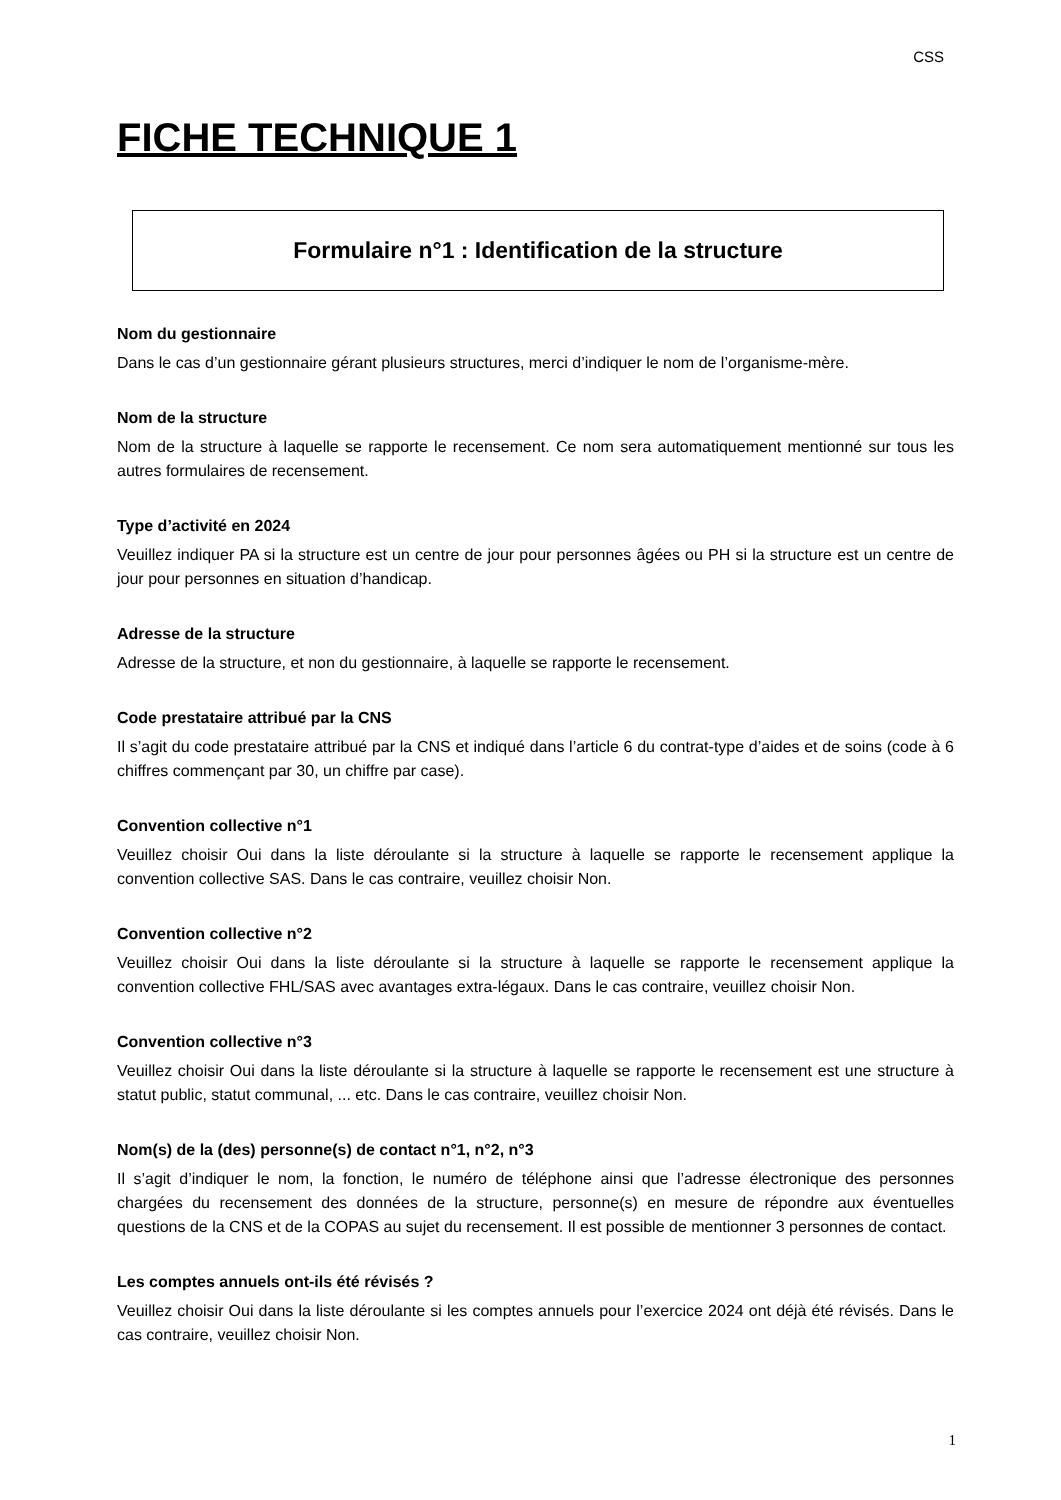CSS
FICHE TECHNIQUE 1
Formulaire n°1 : Identification de la structure
Nom du gestionnaire
Dans le cas d’un gestionnaire gérant plusieurs structures, merci d’indiquer le nom de l’organisme-mère.
Nom de la structure
Nom de la structure à laquelle se rapporte le recensement. Ce nom sera automatiquement mentionné sur tous les autres formulaires de recensement.
Type d’activité en 2024
Veuillez indiquer PA si la structure est un centre de jour pour personnes âgées ou PH si la structure est un centre de jour pour personnes en situation d’handicap.
Adresse de la structure
Adresse de la structure, et non du gestionnaire, à laquelle se rapporte le recensement.
Code prestataire attribué par la CNS
Il s’agit du code prestataire attribué par la CNS et indiqué dans l’article 6 du contrat-type d’aides et de soins (code à 6 chiffres commençant par 30, un chiffre par case).
Convention collective n°1
Veuillez choisir Oui dans la liste déroulante si la structure à laquelle se rapporte le recensement applique la convention collective SAS. Dans le cas contraire, veuillez choisir Non.
Convention collective n°2
Veuillez choisir Oui dans la liste déroulante si la structure à laquelle se rapporte le recensement applique la convention collective FHL/SAS avec avantages extra-légaux. Dans le cas contraire, veuillez choisir Non.
Convention collective n°3
Veuillez choisir Oui dans la liste déroulante si la structure à laquelle se rapporte le recensement est une structure à statut public, statut communal, ... etc. Dans le cas contraire, veuillez choisir Non.
Nom(s) de la (des) personne(s) de contact n°1, n°2, n°3
Il s’agit d’indiquer le nom, la fonction, le numéro de téléphone ainsi que l’adresse électronique des personnes chargées du recensement des données de la structure, personne(s) en mesure de répondre aux éventuelles questions de la CNS et de la COPAS au sujet du recensement. Il est possible de mentionner 3 personnes de contact.
Les comptes annuels ont-ils été révisés ?
Veuillez choisir Oui dans la liste déroulante si les comptes annuels pour l’exercice 2024 ont déjà été révisés. Dans le cas contraire, veuillez choisir Non.
1